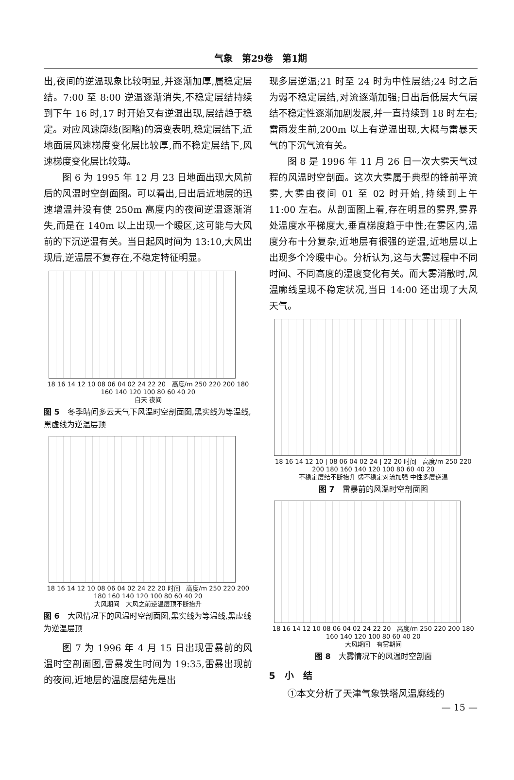气象　第29卷　第1期
出,夜间的逆温现象比较明显,并逐渐加厚,属稳定层结。7:00 至 8:00 逆温逐渐消失,不稳定层结持续到下午 16 时,17 时开始又有逆温出现,层结趋于稳定。对应风速廓线(图略)的演变表明,稳定层结下,近地面层风速梯度变化层比较厚,而不稳定层结下,风速梯度变化层比较薄。
图 6 为 1995 年 12 月 23 日地面出现大风前后的风温时空剖面图。可以看出,日出后近地层的迅速增温并没有使 250m 高度内的夜间逆温逐渐消失,而是在 140m 以上出现一个暖区,这可能与大风前的下沉逆温有关。当日起风时间为 13:10,大风出现后,逆温层不复存在,不稳定特征明显。
18 16 14 12 10 08 06 04 02 24 22 20 高度/m 250 220 200 180 160 140 120 100 80 60 40 20
白天 夜间
图 5　冬季晴间多云天气下风温时空剖面图,黑实线为等温线,黑虚线为逆温层顶
18 16 14 12 10 08 06 04 02 24 22 20 时间 高度/m 250 220 200 180 160 140 120 100 80 60 40 20
大风期间　大风之前逆温层顶不断抬升
图 6　大风情况下的风温时空剖面图,黑实线为等温线,黑虚线为逆温层顶
图 7 为 1996 年 4 月 15 日出现雷暴前的风温时空剖面图,雷暴发生时间为 19:35,雷暴出现前的夜间,近地层的温度层结先是出
现多层逆温;21 时至 24 时为中性层结;24 时之后为弱不稳定层结,对流逐渐加强;日出后低层大气层结不稳定性逐渐加剧发展,并一直持续到 18 时左右;雷雨发生前,200m 以上有逆温出现,大概与雷暴天气的下沉气流有关。
图 8 是 1996 年 11 月 26 日一次大雾天气过程的风温时空剖面。这次大雾属于典型的锋前平流雾,大雾由夜间 01 至 02 时开始,持续到上午 11:00 左右。从剖面图上看,存在明显的雾界,雾界处温度水平梯度大,垂直梯度趋于中性;在雾区内,温度分布十分复杂,近地层有很强的逆温,近地层以上出现多个冷暖中心。分析认为,这与大雾过程中不同时间、不同高度的湿度变化有关。而大雾消散时,风温廓线呈现不稳定状况,当日 14:00 还出现了大风天气。
18 16 14 12 10 | 08 06 04 02 24 | 22 20 时间 高度/m 250 220 200 180 160 140 120 100 80 60 40 20
不稳定层结不断抬升 弱不稳定对流加强 中性多层逆温
图 7　雷暴前的风温时空剖面图
18 16 14 12 10 08 06 04 02 24 22 20 高度/m 250 220 200 180 160 140 120 100 80 60 40 20
大风期间　有雾期间
图 8　大雾情况下的风温时空剖面
5　小　结
①本文分析了天津气象铁塔风温廓线的
— 15 —